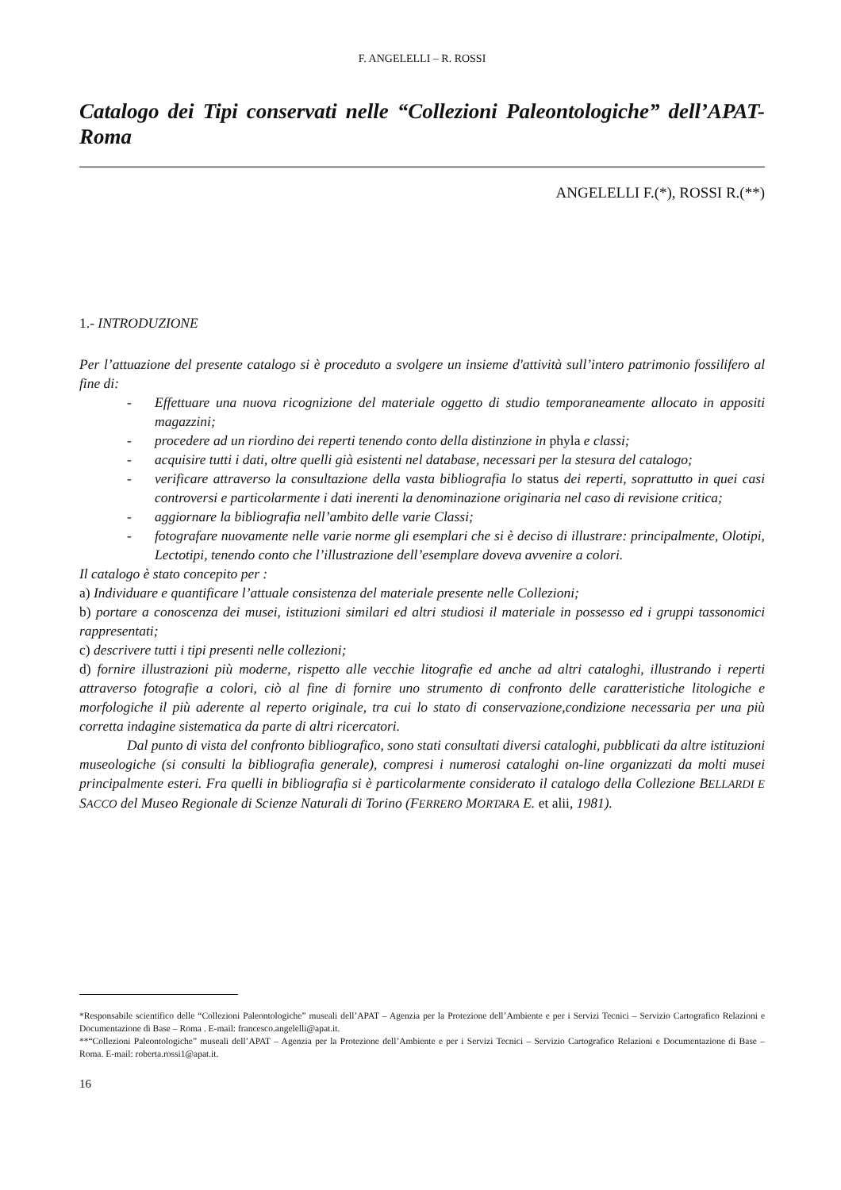F. ANGELELLI – R. ROSSI
Catalogo dei Tipi conservati nelle “Collezioni Paleontologiche” dell’APAT-Roma
ANGELELLI F.(*), ROSSI R.(**)
1.- INTRODUZIONE
Per l’attuazione del presente catalogo si è proceduto a svolgere un insieme d'attività sull’intero patrimonio fossilifero al fine di:
- Effettuare una nuova ricognizione del materiale oggetto di studio temporaneamente allocato in appositi magazzini;
- procedere ad un riordino dei reperti tenendo conto della distinzione in phyla e classi;
- acquisire tutti i dati, oltre quelli già esistenti nel database, necessari per la stesura del catalogo;
- verificare attraverso la consultazione della vasta bibliografia lo status dei reperti, soprattutto in quei casi controversi e particolarmente i dati inerenti la denominazione originaria nel caso di revisione critica;
- aggiornare la bibliografia nell’ambito delle varie Classi;
- fotografare nuovamente nelle varie norme gli esemplari che si è deciso di illustrare: principalmente, Olotipi, Lectotipi, tenendo conto che l’illustrazione dell’esemplare doveva avvenire a colori.
Il catalogo è stato concepito per :
a) Individuare e quantificare l’attuale consistenza del materiale presente nelle Collezioni;
b) portare a conoscenza dei musei, istituzioni similari ed altri studiosi il materiale in possesso ed i gruppi tassonomici rappresentati;
c) descrivere tutti i tipi presenti nelle collezioni;
d) fornire illustrazioni più moderne, rispetto alle vecchie litografie ed anche ad altri cataloghi, illustrando i reperti attraverso fotografie a colori, ciò al fine di fornire uno strumento di confronto delle caratteristiche litologiche e morfologiche il più aderente al reperto originale, tra cui lo stato di conservazione,condizione necessaria per una più corretta indagine sistematica da parte di altri ricercatori.
Dal punto di vista del confronto bibliografico, sono stati consultati diversi cataloghi, pubblicati da altre istituzioni museologiche (si consulti la bibliografia generale), compresi i numerosi cataloghi on-line organizzati da molti musei principalmente esteri. Fra quelli in bibliografia si è particolarmente considerato il catalogo della Collezione BELLARDI E SACCO del Museo Regionale di Scienze Naturali di Torino (FERRERO MORTARA E. et alii, 1981).
*Responsabile scientifico delle “Collezioni Paleontologiche” museali dell’APAT – Agenzia per la Protezione dell’Ambiente e per i Servizi Tecnici – Servizio Cartografico Relazioni e Documentazione di Base – Roma . E-mail: francesco.angelelli@apat.it.
**“Collezioni Paleontologiche” museali dell’APAT – Agenzia per la Protezione dell’Ambiente e per i Servizi Tecnici – Servizio Cartografico Relazioni e Documentazione di Base – Roma. E-mail: roberta.rossi1@apat.it.
16